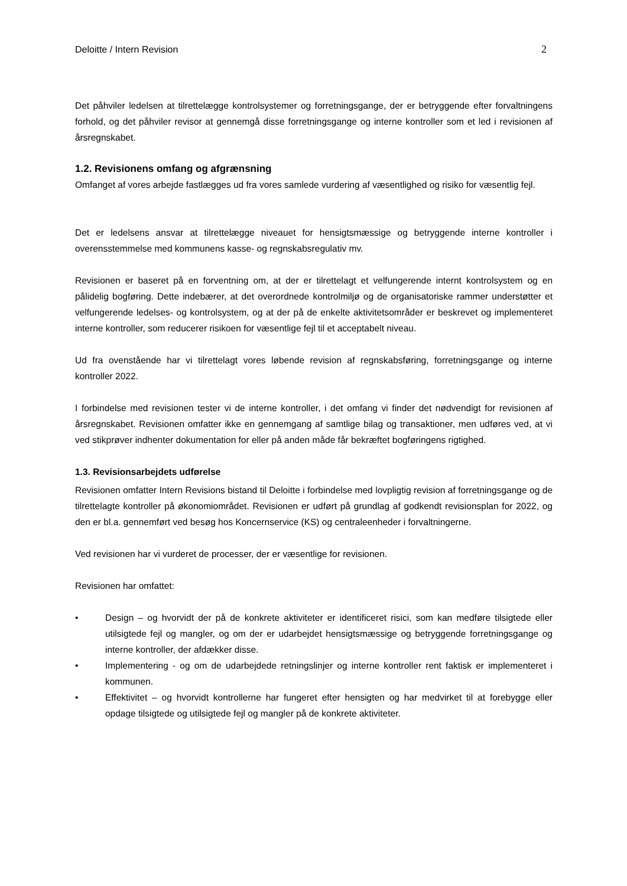Deloitte / Intern Revision 2
Det påhviler ledelsen at tilrettelægge kontrolsystemer og forretningsgange, der er betryggende efter forvaltningens forhold, og det påhviler revisor at gennemgå disse forretningsgange og interne kontroller som et led i revisionen af årsregnskabet.
1.2. Revisionens omfang og afgrænsning
Omfanget af vores arbejde fastlægges ud fra vores samlede vurdering af væsentlighed og risiko for væsentlig fejl.
Det er ledelsens ansvar at tilrettelægge niveauet for hensigtsmæssige og betryggende interne kontroller i overensstemmelse med kommunens kasse- og regnskabsregulativ mv.
Revisionen er baseret på en forventning om, at der er tilrettelagt et velfungerende internt kontrolsystem og en pålidelig bogføring. Dette indebærer, at det overordnede kontrolmiljø og de organisatoriske rammer understøtter et velfungerende ledelses- og kontrolsystem, og at der på de enkelte aktivitetsområder er beskrevet og implementeret interne kontroller, som reducerer risikoen for væsentlige fejl til et acceptabelt niveau.
Ud fra ovenstående har vi tilrettelagt vores løbende revision af regnskabsføring, forretningsgange og interne kontroller 2022.
I forbindelse med revisionen tester vi de interne kontroller, i det omfang vi finder det nødvendigt for revisionen af årsregnskabet. Revisionen omfatter ikke en gennemgang af samtlige bilag og transaktioner, men udføres ved, at vi ved stikprøver indhenter dokumentation for eller på anden måde får bekræftet bogføringens rigtighed.
1.3. Revisionsarbejdets udførelse
Revisionen omfatter Intern Revisions bistand til Deloitte i forbindelse med lovpligtig revision af forretningsgange og de tilrettelagte kontroller på økonomiområdet. Revisionen er udført på grundlag af godkendt revisionsplan for 2022, og den er bl.a. gennemført ved besøg hos Koncernservice (KS) og centraleenheder i forvaltningerne.
Ved revisionen har vi vurderet de processer, der er væsentlige for revisionen.
Revisionen har omfattet:
• Design – og hvorvidt der på de konkrete aktiviteter er identificeret risici, som kan medføre tilsigtede eller utilsigtede fejl og mangler, og om der er udarbejdet hensigtsmæssige og betryggende forretningsgange og interne kontroller, der afdækker disse.
• Implementering - og om de udarbejdede retningslinjer og interne kontroller rent faktisk er implementeret i kommunen.
• Effektivitet – og hvorvidt kontrollerne har fungeret efter hensigten og har medvirket til at forebygge eller opdage tilsigtede og utilsigtede fejl og mangler på de konkrete aktiviteter.